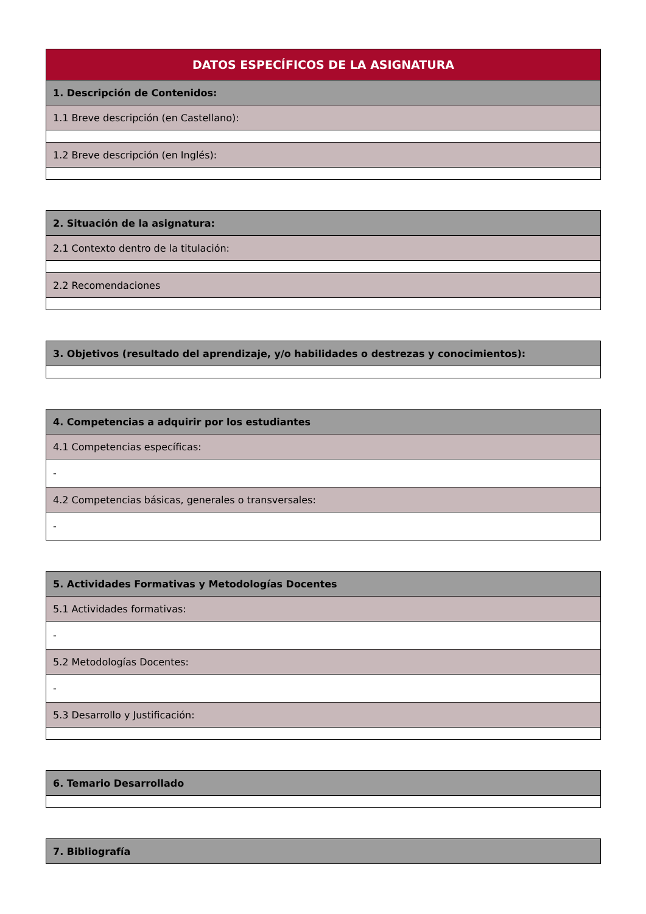| DATOS ESPECÍFICOS DE LA ASIGNATURA |
| --- |
| 1. Descripción de Contenidos: |
| 1.1 Breve descripción (en Castellano): |
| 1.2 Breve descripción (en Inglés): |
| 2. Situación de la asignatura: |
| 2.1 Contexto dentro de la titulación: |
| 2.2 Recomendaciones |
| 3. Objetivos (resultado del aprendizaje, y/o habilidades o destrezas y conocimientos): |
| 4. Competencias a adquirir por los estudiantes |
| 4.1 Competencias específicas: |
| - |
| 4.2 Competencias básicas, generales o transversales: |
| - |
| 5. Actividades Formativas y Metodologías Docentes |
| 5.1 Actividades formativas: |
| - |
| 5.2 Metodologías Docentes: |
| - |
| 5.3 Desarrollo y Justificación: |
| 6. Temario Desarrollado |
| 7. Bibliografía |